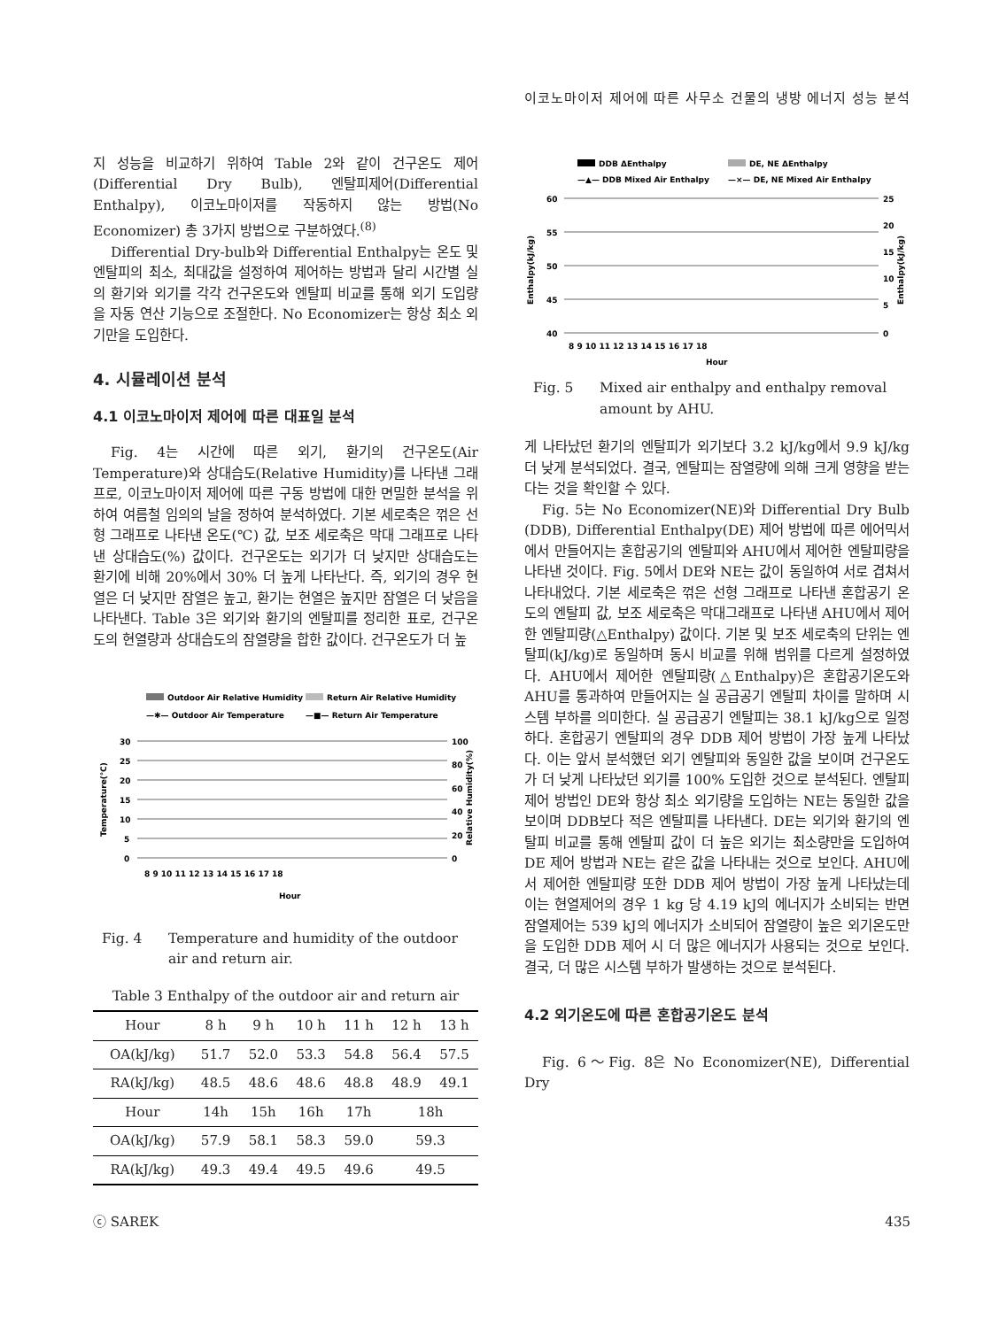이코노마이저 제어에 따른 사무소 건물의 냉방 에너지 성능 분석
지 성능을 비교하기 위하여 Table 2와 같이 건구온도 제어(Differential Dry Bulb), 엔탈피제어(Differential Enthalpy), 이코노마이저를 작동하지 않는 방법(No Economizer) 총 3가지 방법으로 구분하였다.<sup>(8)</sup>
Differential Dry-bulb와 Differential Enthalpy는 온도 및 엔탈피의 최소, 최대값을 설정하여 제어하는 방법과 달리 시간별 실의 환기와 외기를 각각 건구온도와 엔탈피 비교를 통해 외기 도입량을 자동 연산 기능으로 조절한다. No Economizer는 항상 최소 외기만을 도입한다.
4. 시뮬레이션 분석
4.1 이코노마이저 제어에 따른 대표일 분석
Fig. 4는 시간에 따른 외기, 환기의 건구온도(Air Temperature)와 상대습도(Relative Humidity)를 나타낸 그래프로, 이코노마이저 제어에 따른 구동 방법에 대한 면밀한 분석을 위하여 여름철 임의의 날을 정하여 분석하였다. 기본 세로축은 꺾은 선형 그래프로 나타낸 온도(℃) 값, 보조 세로축은 막대 그래프로 나타낸 상대습도(%) 값이다. 건구온도는 외기가 더 낮지만 상대습도는 환기에 비해 20%에서 30% 더 높게 나타난다. 즉, 외기의 경우 현열은 더 낮지만 잠열은 높고, 환기는 현열은 높지만 잠열은 더 낮음을 나타낸다. Table 3은 외기와 환기의 엔탈피를 정리한 표로, 건구온도의 현열량과 상대습도의 잠열량을 합한 값이다. 건구온도가 더 높
Outdoor Air Relative Humidity
Return Air Relative Humidity
—✱— Outdoor Air Temperature
—■— Return Air Temperature
30
25
20
15
10
5
0
100
80
60
40
20
0
Hour
Temperature(℃)
Relative Humidity(%)
8 9 10 11 12 13 14 15 16 17 18
Fig. 4 Temperature and humidity of the outdoor air and return air.
Table 3 Enthalpy of the outdoor air and return air
| Hour | 8 h | 9 h | 10 h | 11 h | 12 h | 13 h |
| OA(kJ/kg) | 51.7 | 52.0 | 53.3 | 54.8 | 56.4 | 57.5 |
| RA(kJ/kg) | 48.5 | 48.6 | 48.6 | 48.8 | 48.9 | 49.1 |
| Hour | 14h | 15h | 16h | 17h | 18h | |
| OA(kJ/kg) | 57.9 | 58.1 | 58.3 | 59.0 | 59.3 | |
| RA(kJ/kg) | 49.3 | 49.4 | 49.5 | 49.6 | 49.5 | |
DDB ΔEnthalpy
DE, NE ΔEnthalpy
—▲— DDB Mixed Air Enthalpy
—×— DE, NE Mixed Air Enthalpy
60
55
50
45
40
25
20
15
10
5
0
Enthalpy(kJ/kg)
Enthalpy(kJ/kg)
8 9 10 11 12 13 14 15 16 17 18
Hour
Fig. 5 Mixed air enthalpy and enthalpy removal amount by AHU.
게 나타났던 환기의 엔탈피가 외기보다 3.2 kJ/kg에서 9.9 kJ/kg 더 낮게 분석되었다. 결국, 엔탈피는 잠열량에 의해 크게 영향을 받는다는 것을 확인할 수 있다.
Fig. 5는 No Economizer(NE)와 Differential Dry Bulb (DDB), Differential Enthalpy(DE) 제어 방법에 따른 에어믹서에서 만들어지는 혼합공기의 엔탈피와 AHU에서 제어한 엔탈피량을 나타낸 것이다. Fig. 5에서 DE와 NE는 값이 동일하여 서로 겹쳐서 나타내었다. 기본 세로축은 꺾은 선형 그래프로 나타낸 혼합공기 온도의 엔탈피 값, 보조 세로축은 막대그래프로 나타낸 AHU에서 제어한 엔탈피량(△Enthalpy) 값이다. 기본 및 보조 세로축의 단위는 엔탈피(kJ/kg)로 동일하며 동시 비교를 위해 범위를 다르게 설정하였다. AHU에서 제어한 엔탈피량(△Enthalpy)은 혼합공기온도와 AHU를 통과하여 만들어지는 실 공급공기 엔탈피 차이를 말하며 시스템 부하를 의미한다. 실 공급공기 엔탈피는 38.1 kJ/kg으로 일정하다. 혼합공기 엔탈피의 경우 DDB 제어 방법이 가장 높게 나타났다. 이는 앞서 분석했던 외기 엔탈피와 동일한 값을 보이며 건구온도가 더 낮게 나타났던 외기를 100% 도입한 것으로 분석된다. 엔탈피 제어 방법인 DE와 항상 최소 외기량을 도입하는 NE는 동일한 값을 보이며 DDB보다 적은 엔탈피를 나타낸다. DE는 외기와 환기의 엔탈피 비교를 통해 엔탈피 값이 더 높은 외기는 최소량만을 도입하여 DE 제어 방법과 NE는 같은 값을 나타내는 것으로 보인다. AHU에서 제어한 엔탈피량 또한 DDB 제어 방법이 가장 높게 나타났는데 이는 현열제어의 경우 1 kg 당 4.19 kJ의 에너지가 소비되는 반면 잠열제어는 539 kJ의 에너지가 소비되어 잠열량이 높은 외기온도만을 도입한 DDB 제어 시 더 많은 에너지가 사용되는 것으로 보인다. 결국, 더 많은 시스템 부하가 발생하는 것으로 분석된다.
4.2 외기온도에 따른 혼합공기온도 분석
Fig. 6～Fig. 8은 No Economizer(NE), Differential Dry
ⓒ SAREK 435